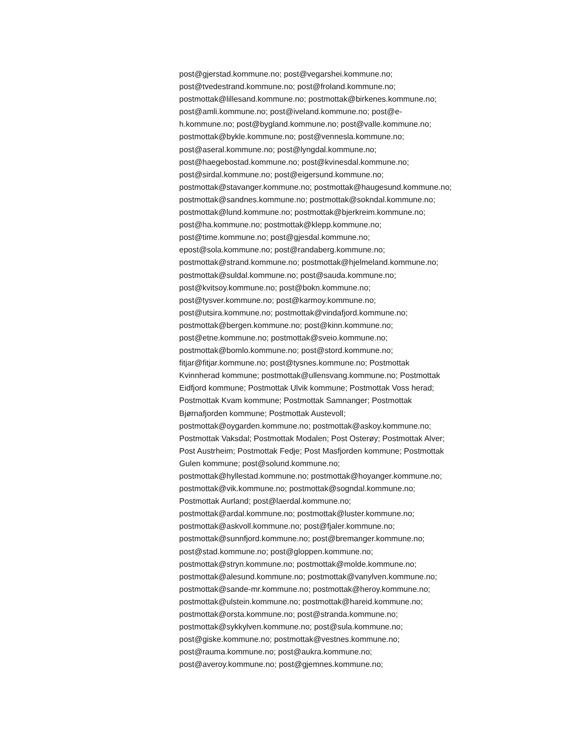post@gjerstad.kommune.no; post@vegarshei.kommune.no;
post@tvedestrand.kommune.no; post@froland.kommune.no;
postmottak@lillesand.kommune.no; postmottak@birkenes.kommune.no;
post@amli.kommune.no; post@iveland.kommune.no; post@e-
h.kommune.no; post@bygland.kommune.no; post@valle.kommune.no;
postmottak@bykle.kommune.no; post@vennesla.kommune.no;
post@aseral.kommune.no; post@lyngdal.kommune.no;
post@haegebostad.kommune.no; post@kvinesdal.kommune.no;
post@sirdal.kommune.no; post@eigersund.kommune.no;
postmottak@stavanger.kommune.no; postmottak@haugesund.kommune.no;
postmottak@sandnes.kommune.no; postmottak@sokndal.kommune.no;
postmottak@lund.kommune.no; postmottak@bjerkreim.kommune.no;
post@ha.kommune.no; postmottak@klepp.kommune.no;
post@time.kommune.no; post@gjesdal.kommune.no;
epost@sola.kommune.no; post@randaberg.kommune.no;
postmottak@strand.kommune.no; postmottak@hjelmeland.kommune.no;
postmottak@suldal.kommune.no; post@sauda.kommune.no;
post@kvitsoy.kommune.no; post@bokn.kommune.no;
post@tysver.kommune.no; post@karmoy.kommune.no;
post@utsira.kommune.no; postmottak@vindafjord.kommune.no;
postmottak@bergen.kommune.no; post@kinn.kommune.no;
post@etne.kommune.no; postmottak@sveio.kommune.no;
postmottak@bomlo.kommune.no; post@stord.kommune.no;
fitjar@fitjar.kommune.no; post@tysnes.kommune.no; Postmottak
Kvinnherad kommune; postmottak@ullensvang.kommune.no; Postmottak
Eidfjord kommune; Postmottak Ulvik kommune; Postmottak Voss herad;
Postmottak Kvam kommune; Postmottak Samnanger; Postmottak
Bjørnafjorden kommune; Postmottak Austevoll;
postmottak@oygarden.kommune.no; postmottak@askoy.kommune.no;
Postmottak Vaksdal; Postmottak Modalen; Post Osterøy; Postmottak Alver;
Post Austrheim; Postmottak Fedje; Post Masfjorden kommune; Postmottak
Gulen kommune; post@solund.kommune.no;
postmottak@hyllestad.kommune.no; postmottak@hoyanger.kommune.no;
postmottak@vik.kommune.no; postmottak@sogndal.kommune.no;
Postmottak Aurland; post@laerdal.kommune.no;
postmottak@ardal.kommune.no; postmottak@luster.kommune.no;
postmottak@askvoll.kommune.no; post@fjaler.kommune.no;
postmottak@sunnfjord.kommune.no; post@bremanger.kommune.no;
post@stad.kommune.no; post@gloppen.kommune.no;
postmottak@stryn.kommune.no; postmottak@molde.kommune.no;
postmottak@alesund.kommune.no; postmottak@vanylven.kommune.no;
postmottak@sande-mr.kommune.no; postmottak@heroy.kommune.no;
postmottak@ulstein.kommune.no; postmottak@hareid.kommune.no;
postmottak@orsta.kommune.no; post@stranda.kommune.no;
postmottak@sykkylven.kommune.no; post@sula.kommune.no;
post@giske.kommune.no; postmottak@vestnes.kommune.no;
post@rauma.kommune.no; post@aukra.kommune.no;
post@averoy.kommune.no; post@gjemnes.kommune.no;